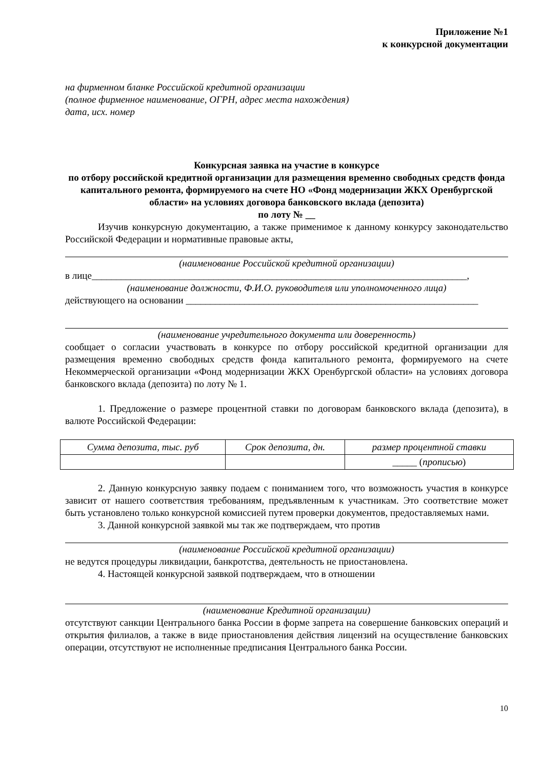Приложение №1
к конкурсной документации
на фирменном бланке Российской кредитной организации
(полное фирменное наименование, ОГРН, адрес места нахождения)
дата, исх. номер
Конкурсная заявка на участие в конкурсе
по отбору российской кредитной организации для размещения временно свободных средств фонда капитального ремонта, формируемого на счете НО «Фонд модернизации ЖКХ Оренбургской области» на условиях договора банковского вклада (депозита)
по лоту № __
Изучив конкурсную документацию, а также применимое к данному конкурсу законодательство Российской Федерации и нормативные правовые акты,
(наименование Российской кредитной организации)
в лице_____________________________________________________________________________,
(наименование должности, Ф.И.О. руководителя или уполномоченного лица)
действующего на основании ____________________________________________________________
(наименование учредительного документа или доверенность)
сообщает о согласии участвовать в конкурсе по отбору российской кредитной организации для размещения временно свободных средств фонда капитального ремонта, формируемого на счете Некоммерческой организации «Фонд модернизации ЖКХ Оренбургской области» на условиях договора банковского вклада (депозита) по лоту № 1.
1. Предложение о размере процентной ставки по договорам банковского вклада (депозита), в валюте Российской Федерации:
| Сумма депозита, тыс. руб | Срок депозита, дн. | размер процентной ставки |
| --- | --- | --- |
| | | _____ ( прописью ) |
2. Данную конкурсную заявку подаем с пониманием того, что возможность участия в конкурсе зависит от нашего соответствия требованиям, предъявленным к участникам. Это соответствие может быть установлено только конкурсной комиссией путем проверки документов, предоставляемых нами.
3. Данной конкурсной заявкой мы так же подтверждаем, что против
(наименование Российской кредитной организации)
не ведутся процедуры ликвидации, банкротства, деятельность не приостановлена.
4. Настоящей конкурсной заявкой подтверждаем, что в отношении
(наименование Кредитной организации)
отсутствуют санкции Центрального банка России в форме запрета на совершение банковских операций и открытия филиалов, а также в виде приостановления действия лицензий на осуществление банковских операции, отсутствуют не исполненные предписания Центрального банка России.
10